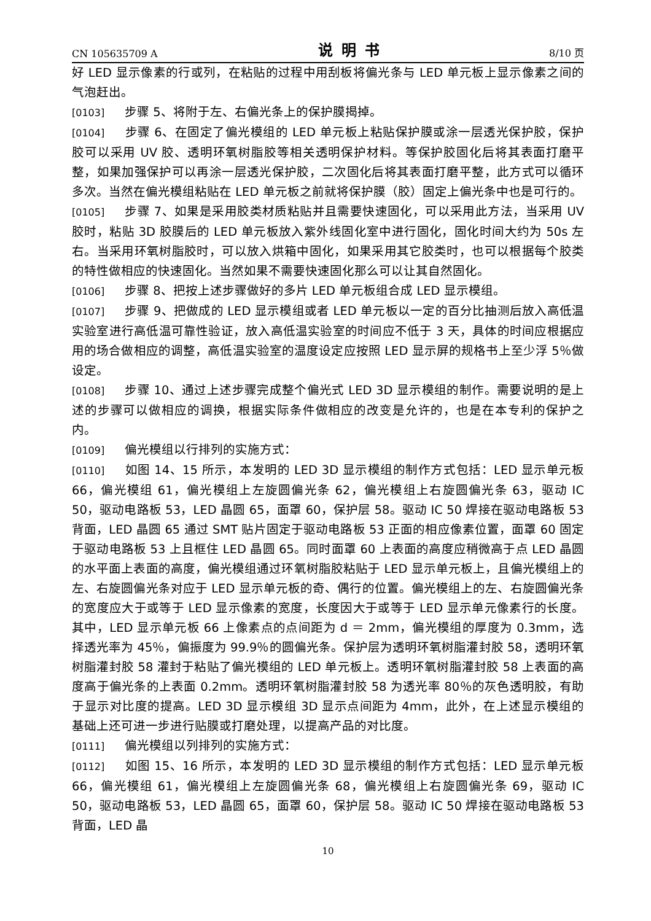CN 105635709 A 说明书 8/10 页
好 LED 显示像素的行或列，在粘贴的过程中用刮板将偏光条与 LED 单元板上显示像素之间的气泡赶出。
[0103] 步骤 5、将附于左、右偏光条上的保护膜揭掉。
[0104] 步骤 6、在固定了偏光模组的 LED 单元板上粘贴保护膜或涂一层透光保护胶，保护胶可以采用 UV 胶、透明环氧树脂胶等相关透明保护材料。等保护胶固化后将其表面打磨平整，如果加强保护可以再涂一层透光保护胶，二次固化后将其表面打磨平整，此方式可以循环多次。当然在偏光模组粘贴在 LED 单元板之前就将保护膜（胶）固定上偏光条中也是可行的。
[0105] 步骤 7、如果是采用胶类材质粘贴并且需要快速固化，可以采用此方法，当采用 UV 胶时，粘贴 3D 胶膜后的 LED 单元板放入紫外线固化室中进行固化，固化时间大约为 50s 左右。当采用环氧树脂胶时，可以放入烘箱中固化，如果采用其它胶类时，也可以根据每个胶类的特性做相应的快速固化。当然如果不需要快速固化那么可以让其自然固化。
[0106] 步骤 8、把按上述步骤做好的多片 LED 单元板组合成 LED 显示模组。
[0107] 步骤 9、把做成的 LED 显示模组或者 LED 单元板以一定的百分比抽测后放入高低温实验室进行高低温可靠性验证，放入高低温实验室的时间应不低于 3 天，具体的时间应根据应用的场合做相应的调整，高低温实验室的温度设定应按照 LED 显示屏的规格书上至少浮 5％做设定。
[0108] 步骤 10、通过上述步骤完成整个偏光式 LED 3D 显示模组的制作。需要说明的是上述的步骤可以做相应的调换，根据实际条件做相应的改变是允许的，也是在本专利的保护之内。
[0109] 偏光模组以行排列的实施方式：
[0110] 如图 14、15 所示，本发明的 LED 3D 显示模组的制作方式包括：LED 显示单元板 66，偏光模组 61，偏光模组上左旋圆偏光条 62，偏光模组上右旋圆偏光条 63，驱动 IC 50，驱动电路板 53，LED 晶圆 65，面罩 60，保护层 58。驱动 IC 50 焊接在驱动电路板 53 背面，LED 晶圆 65 通过 SMT 贴片固定于驱动电路板 53 正面的相应像素位置，面罩 60 固定于驱动电路板 53 上且框住 LED 晶圆 65。同时面罩 60 上表面的高度应稍微高于点 LED 晶圆的水平面上表面的高度，偏光模组通过环氧树脂胶粘贴于 LED 显示单元板上，且偏光模组上的左、右旋圆偏光条对应于 LED 显示单元板的奇、偶行的位置。偏光模组上的左、右旋圆偏光条的宽度应大于或等于 LED 显示像素的宽度，长度因大于或等于 LED 显示单元像素行的长度。其中，LED 显示单元板 66 上像素点的点间距为 d ＝ 2mm，偏光模组的厚度为 0.3mm，选择透光率为 45％，偏振度为 99.9％的圆偏光条。保护层为透明环氧树脂灌封胶 58，透明环氧树脂灌封胶 58 灌封于粘贴了偏光模组的 LED 单元板上。透明环氧树脂灌封胶 58 上表面的高度高于偏光条的上表面 0.2mm。透明环氧树脂灌封胶 58 为透光率 80％的灰色透明胶，有助于显示对比度的提高。LED 3D 显示模组 3D 显示点间距为 4mm，此外，在上述显示模组的基础上还可进一步进行贴膜或打磨处理，以提高产品的对比度。
[0111] 偏光模组以列排列的实施方式：
[0112] 如图 15、16 所示，本发明的 LED 3D 显示模组的制作方式包括：LED 显示单元板 66，偏光模组 61，偏光模组上左旋圆偏光条 68，偏光模组上右旋圆偏光条 69，驱动 IC 50，驱动电路板 53，LED 晶圆 65，面罩 60，保护层 58。驱动 IC 50 焊接在驱动电路板 53 背面，LED 晶
10